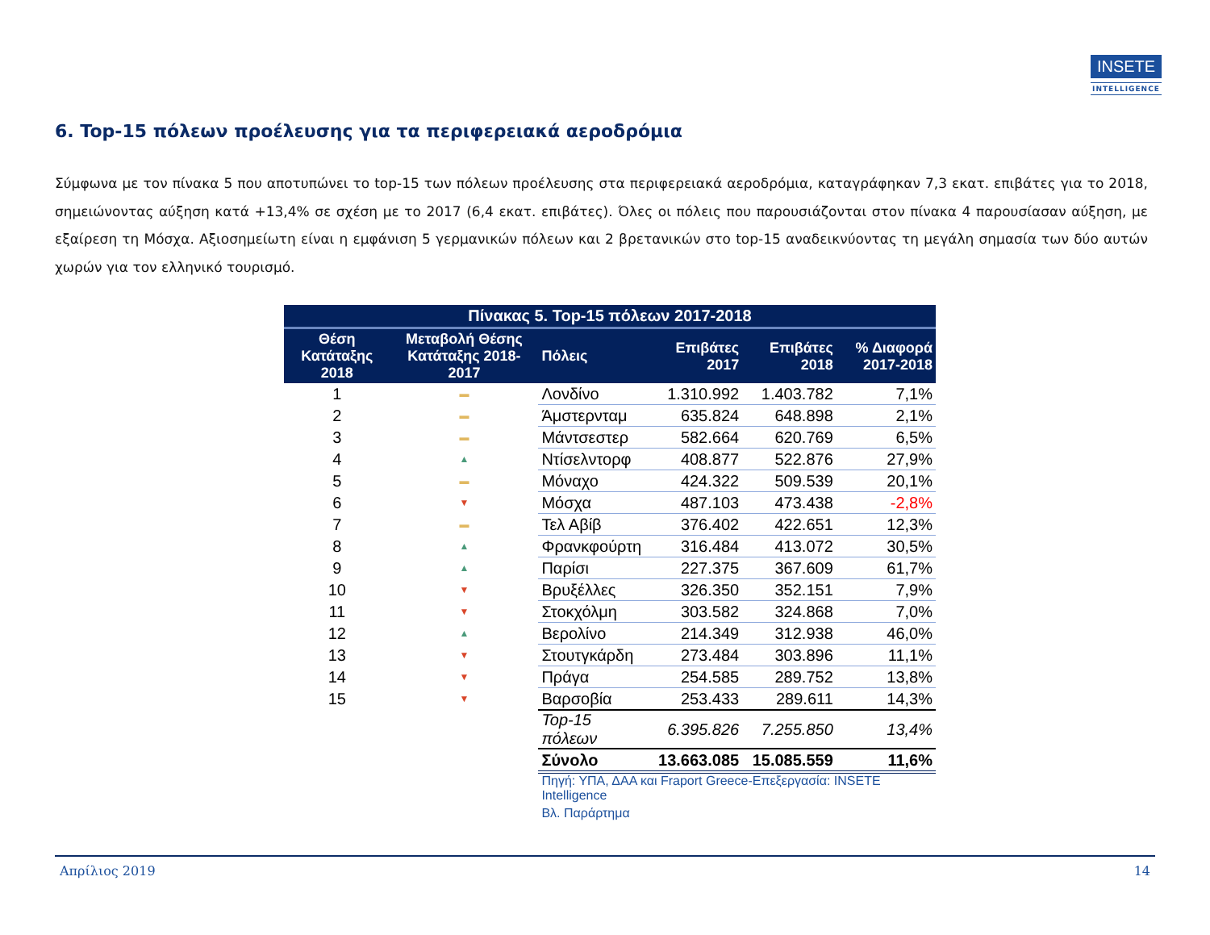INSETE
INTELLIGENCE
6. Top-15 πόλεων προέλευσης για τα περιφερειακά αεροδρόμια
Σύμφωνα με τον πίνακα 5 που αποτυπώνει το top-15 των πόλεων προέλευσης στα περιφερειακά αεροδρόμια, καταγράφηκαν 7,3 εκατ. επιβάτες για το 2018, σημειώνοντας αύξηση κατά +13,4% σε σχέση με το 2017 (6,4 εκατ. επιβάτες). Όλες οι πόλεις που παρουσιάζονται στον πίνακα 4 παρουσίασαν αύξηση, με εξαίρεση τη Μόσχα. Αξιοσημείωτη είναι η εμφάνιση 5 γερμανικών πόλεων και 2 βρετανικών στο top-15 αναδεικνύοντας τη μεγάλη σημασία των δύο αυτών χωρών για τον ελληνικό τουρισμό.
| Πίνακας 5. Top-15 πόλεων 2017-2018 | | | | | |
| --- | --- | --- | --- | --- | --- |
| Θέση Κατάταξης 2018 | Μεταβολή Θέσης Κατάταξης 2018-2017 | Πόλεις | Επιβάτες 2017 | Επιβάτες 2018 | % Διαφορά 2017-2018 |
| 1 | ▬ | Λονδίνο | 1.310.992 | 1.403.782 | 7,1% |
| 2 | ▬ | Άμστερνταμ | 635.824 | 648.898 | 2,1% |
| 3 | ▬ | Μάντσεστερ | 582.664 | 620.769 | 6,5% |
| 4 | ▲ | Ντίσελντορφ | 408.877 | 522.876 | 27,9% |
| 5 | ▬ | Μόναχο | 424.322 | 509.539 | 20,1% |
| 6 | ▼ | Μόσχα | 487.103 | 473.438 | -2,8% |
| 7 | ▬ | Τελ Αβίβ | 376.402 | 422.651 | 12,3% |
| 8 | ▲ | Φρανκφούρτη | 316.484 | 413.072 | 30,5% |
| 9 | ▲ | Παρίσι | 227.375 | 367.609 | 61,7% |
| 10 | ▼ | Βρυξέλλες | 326.350 | 352.151 | 7,9% |
| 11 | ▼ | Στοκχόλμη | 303.582 | 324.868 | 7,0% |
| 12 | ▲ | Βερολίνο | 214.349 | 312.938 | 46,0% |
| 13 | ▼ | Στουτγκάρδη | 273.484 | 303.896 | 11,1% |
| 14 | ▼ | Πράγα | 254.585 | 289.752 | 13,8% |
| 15 | ▼ | Βαρσοβία | 253.433 | 289.611 | 14,3% |
| | | Top-15 πόλεων | 6.395.826 | 7.255.850 | 13,4% |
| | | Σύνολο | 13.663.085 | 15.085.559 | 11,6% |
| | | Πηγή: ΥΠΑ, ΔΑΑ και Fraport Greece-Επεξεργασία: INSETE Intelligence | | | |
| | | Βλ. Παράρτημα | | | |
Απρίλιος 2019 14